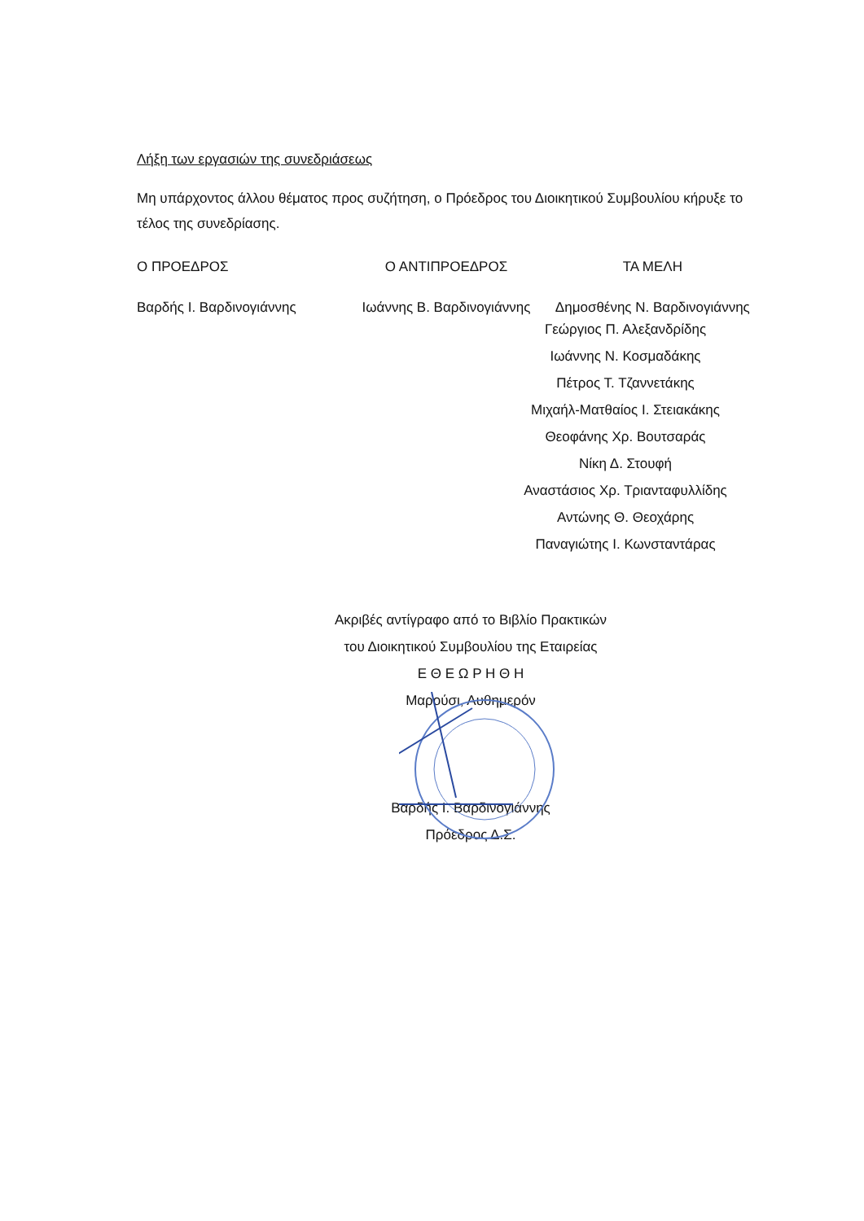Λήξη των εργασιών της συνεδριάσεως
Μη υπάρχοντος άλλου θέματος προς συζήτηση, ο Πρόεδρος του Διοικητικού Συμβουλίου κήρυξε το τέλος της συνεδρίασης.
Ο ΠΡΟΕΔΡΟΣ Ο ΑΝΤΙΠΡΟΕΔΡΟΣ ΤΑ ΜΕΛΗ
Βαρδής Ι. Βαρδινογιάννης Ιωάννης Β. Βαρδινογιάννης Δημοσθένης Ν. Βαρδινογιάννης
Γεώργιος Π. Αλεξανδρίδης
Ιωάννης Ν. Κοσμαδάκης
Πέτρος Τ. Τζαννετάκης
Μιχαήλ-Ματθαίος Ι. Στειακάκης
Θεοφάνης Χρ. Βουτσαράς
Νίκη Δ. Στουφή
Αναστάσιος Χρ. Τριανταφυλλίδης
Αντώνης Θ. Θεοχάρης
Παναγιώτης Ι. Κωνσταντάρας
Ακριβές αντίγραφο από το Βιβλίο Πρακτικών
του Διοικητικού Συμβουλίου της Εταιρείας
Ε Θ Ε Ω Ρ Η Θ Η
Μαρούσι, Αυθημερόν
Βαρδής Ι. Βαρδινογιάννης
Πρόεδρος Δ.Σ.